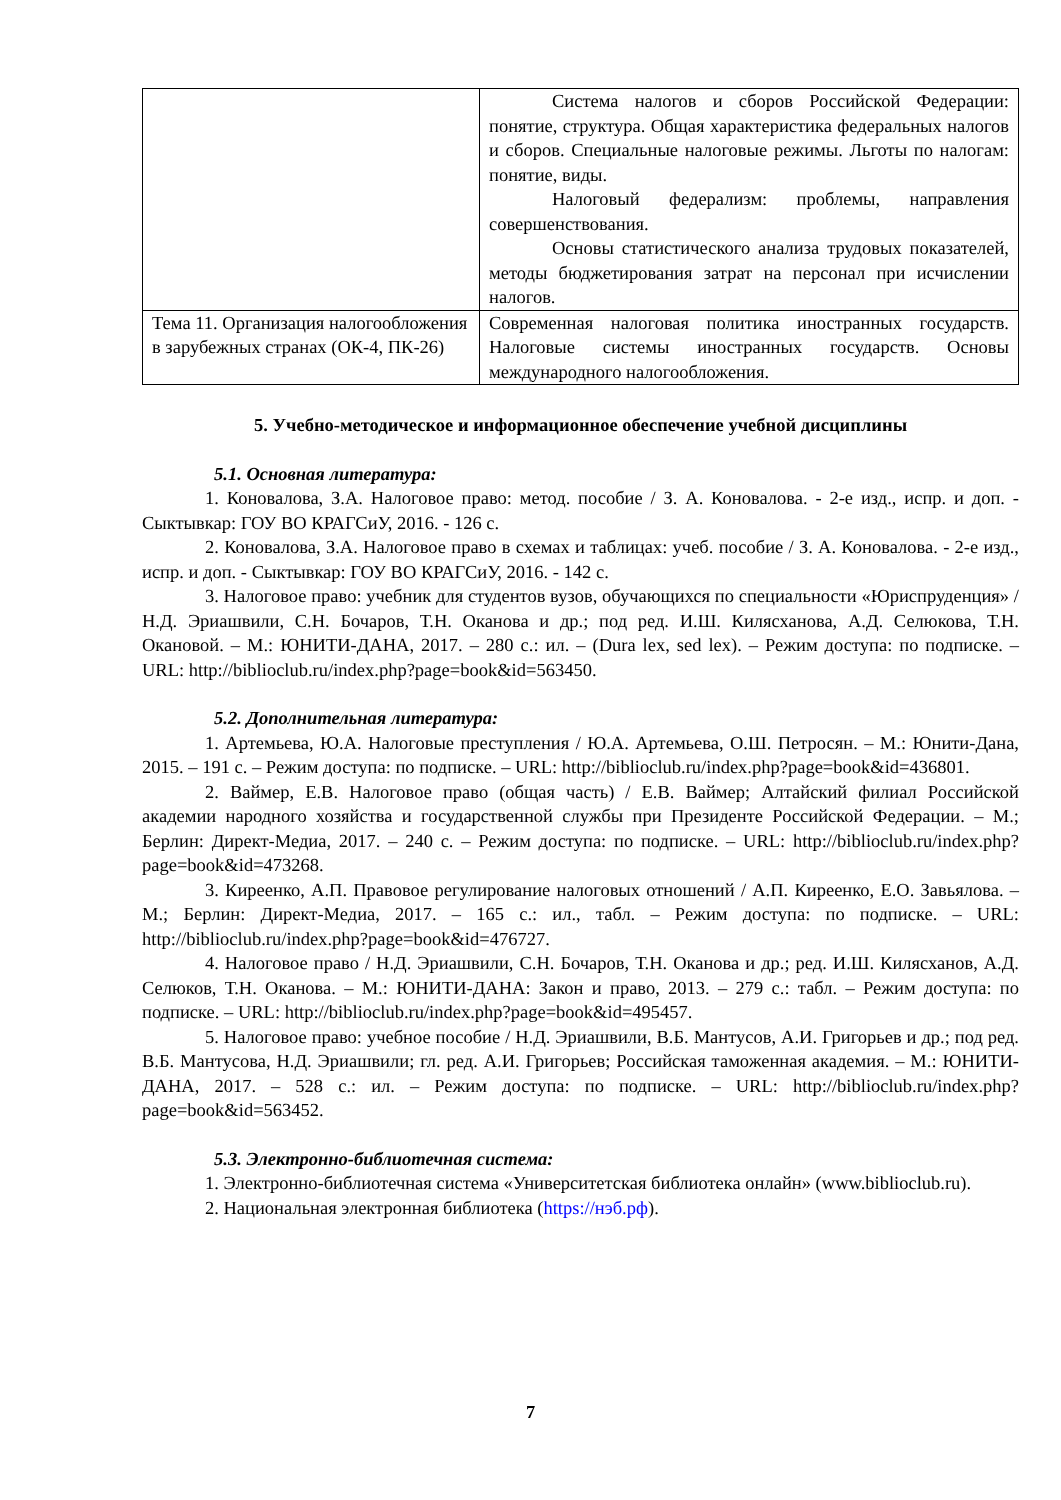| | Система налогов и сборов Российской Федерации: понятие, структура. Общая характеристика федеральных налогов и сборов. Специальные налоговые режимы. Льготы по налогам: понятие, виды. Налоговый федерализм: проблемы, направления совершенствования. Основы статистического анализа трудовых показателей, методы бюджетирования затрат на персонал при исчислении налогов. |
| Тема 11. Организация налогообложения в зарубежных странах (ОК-4, ПК-26) | Современная налоговая политика иностранных государств. Налоговые системы иностранных государств. Основы международного налогообложения. |
5. Учебно-методическое и информационное обеспечение учебной дисциплины
5.1. Основная литература:
1. Коновалова, З.А. Налоговое право: метод. пособие / З. А. Коновалова. - 2-е изд., испр. и доп. - Сыктывкар: ГОУ ВО КРАГСиУ, 2016. - 126 с.
2. Коновалова, З.А. Налоговое право в схемах и таблицах: учеб. пособие / З. А. Коновалова. - 2-е изд., испр. и доп. - Сыктывкар: ГОУ ВО КРАГСиУ, 2016. - 142 с.
3. Налоговое право: учебник для студентов вузов, обучающихся по специальности «Юриспруденция» / Н.Д. Эриашвили, С.Н. Бочаров, Т.Н. Оканова и др.; под ред. И.Ш. Килясханова, А.Д. Селюкова, Т.Н. Окановой. – М.: ЮНИТИ-ДАНА, 2017. – 280 с.: ил. – (Dura lex, sed lex). – Режим доступа: по подписке. – URL: http://biblioclub.ru/index.php?page=book&id=563450.
5.2. Дополнительная литература:
1. Артемьева, Ю.А. Налоговые преступления / Ю.А. Артемьева, О.Ш. Петросян. – М.: Юнити-Дана, 2015. – 191 с. – Режим доступа: по подписке. – URL: http://biblioclub.ru/index.php?page=book&id=436801.
2. Ваймер, Е.В. Налоговое право (общая часть) / Е.В. Ваймер; Алтайский филиал Российской академии народного хозяйства и государственной службы при Президенте Российской Федерации. – М.; Берлин: Директ-Медиа, 2017. – 240 с. – Режим доступа: по подписке. – URL: http://biblioclub.ru/index.php?page=book&id=473268.
3. Киреенко, А.П. Правовое регулирование налоговых отношений / А.П. Киреенко, Е.О. Завьялова. – М.; Берлин: Директ-Медиа, 2017. – 165 с.: ил., табл. – Режим доступа: по подписке. – URL: http://biblioclub.ru/index.php?page=book&id=476727.
4. Налоговое право / Н.Д. Эриашвили, С.Н. Бочаров, Т.Н. Оканова и др.; ред. И.Ш. Килясханов, А.Д. Селюков, Т.Н. Оканова. – М.: ЮНИТИ-ДАНА: Закон и право, 2013. – 279 с.: табл. – Режим доступа: по подписке. – URL: http://biblioclub.ru/index.php?page=book&id=495457.
5. Налоговое право: учебное пособие / Н.Д. Эриашвили, В.Б. Мантусов, А.И. Григорьев и др.; под ред. В.Б. Мантусова, Н.Д. Эриашвили; гл. ред. А.И. Григорьев; Российская таможенная академия. – М.: ЮНИТИ-ДАНА, 2017. – 528 с.: ил. – Режим доступа: по подписке. – URL: http://biblioclub.ru/index.php?page=book&id=563452.
5.3. Электронно-библиотечная система:
1. Электронно-библиотечная система «Университетская библиотека онлайн» (www.biblioclub.ru).
2. Национальная электронная библиотека (https://нэб.рф).
7